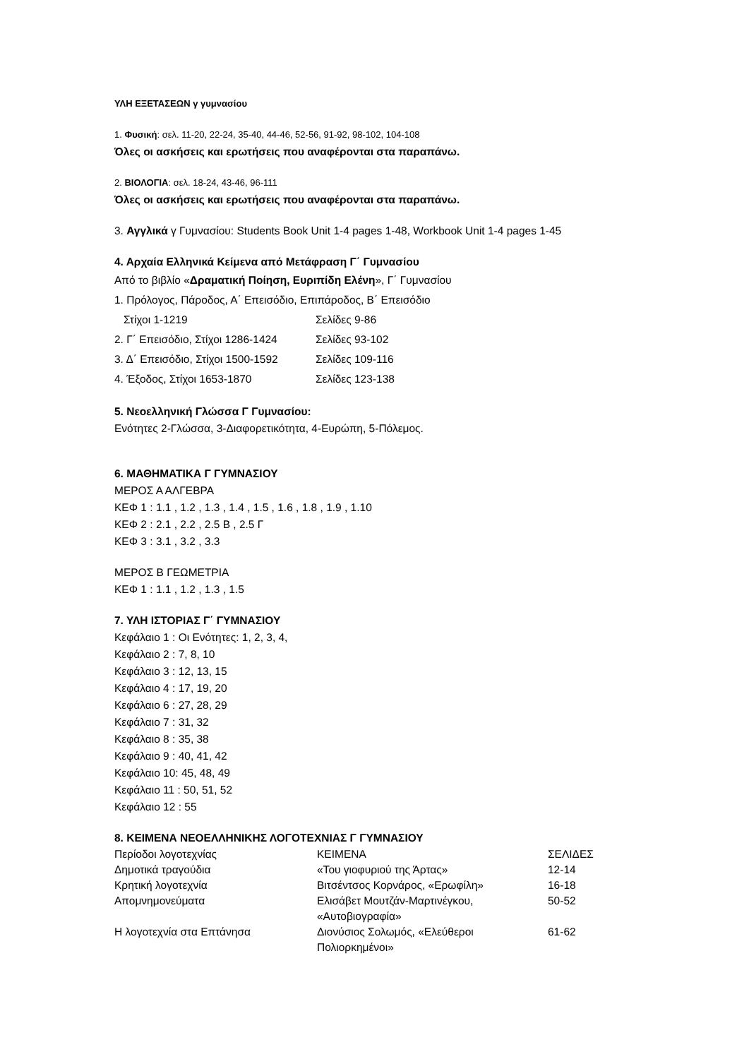ΥΛΗ ΕΞΕΤΑΣΕΩΝ γ γυμνασίου
1. Φυσική: σελ. 11-20, 22-24, 35-40, 44-46, 52-56, 91-92, 98-102, 104-108
Όλες οι ασκήσεις και ερωτήσεις που αναφέρονται στα παραπάνω.
2. ΒΙΟΛΟΓΙΑ: σελ. 18-24, 43-46, 96-111
Όλες οι ασκήσεις και ερωτήσεις που αναφέρονται στα παραπάνω.
3. Αγγλικά γ Γυμνασίου: Students Book Unit 1-4 pages 1-48, Workbook Unit 1-4 pages 1-45
4. Αρχαία Ελληνικά Κείμενα από Μετάφραση Γ΄ Γυμνασίου
Από το βιβλίο «Δραματική Ποίηση, Ευριπίδη Ελένη», Γ΄ Γυμνασίου
1. Πρόλογος, Πάροδος, Α΄ Επεισόδιο, Επιπάροδος, Β΄ Επεισόδιο
| Στίχοι 1-1219 | Σελίδες 9-86 |
| 2. Γ΄ Επεισόδιο, Στίχοι 1286-1424 | Σελίδες 93-102 |
| 3. Δ΄ Επεισόδιο, Στίχοι 1500-1592 | Σελίδες 109-116 |
| 4. Έξοδος, Στίχοι 1653-1870 | Σελίδες 123-138 |
5. Νεοελληνική Γλώσσα Γ Γυμνασίου:
Ενότητες 2-Γλώσσα, 3-Διαφορετικότητα, 4-Ευρώπη, 5-Πόλεμος.
6. ΜΑΘΗΜΑΤΙΚΑ Γ ΓΥΜΝΑΣΙΟΥ
ΜΕΡΟΣ Α ΑΛΓΕΒΡΑ
ΚΕΦ 1 : 1.1 , 1.2 , 1.3 , 1.4 , 1.5 , 1.6 , 1.8 , 1.9 , 1.10
ΚΕΦ 2 : 2.1 , 2.2 , 2.5 Β , 2.5 Γ
ΚΕΦ 3 : 3.1 , 3.2 , 3.3
ΜΕΡΟΣ Β ΓΕΩΜΕΤΡΙΑ
ΚΕΦ 1 : 1.1 , 1.2 , 1.3 , 1.5
7. ΥΛΗ ΙΣΤΟΡΙΑΣ Γ΄ ΓΥΜΝΑΣΙΟΥ
Κεφάλαιο 1 : Οι Ενότητες: 1, 2, 3, 4,
Κεφάλαιο 2 : 7, 8, 10
Κεφάλαιο 3 : 12, 13, 15
Κεφάλαιο 4 : 17, 19, 20
Κεφάλαιο 6 : 27, 28, 29
Κεφάλαιο 7 : 31, 32
Κεφάλαιο 8 : 35, 38
Κεφάλαιο 9 : 40, 41, 42
Κεφάλαιο 10: 45, 48, 49
Κεφάλαιο 11 : 50, 51, 52
Κεφάλαιο 12 : 55
8. ΚΕΙΜΕΝΑ ΝΕΟΕΛΛΗΝΙΚΗΣ ΛΟΓΟΤΕΧΝΙΑΣ Γ ΓΥΜΝΑΣΙΟΥ
| Περίοδοι λογοτεχνίας | ΚΕΙΜΕΝΑ | ΣΕΛΙΔΕΣ |
| --- | --- | --- |
| Δημοτικά τραγούδια | «Του γιοφυριού της Άρτας» | 12-14 |
| Κρητική λογοτεχνία | Βιτσέντσος Κορνάρος, «Ερωφίλη» | 16-18 |
| Απομνημονεύματα | Ελισάβετ Μουτζάν-Μαρτινέγκου, «Αυτοβιογραφία» | 50-52 |
| Η λογοτεχνία στα Επτάνησα | Διονύσιος Σολωμός, «Ελεύθεροι Πολιορκημένοι» | 61-62 |